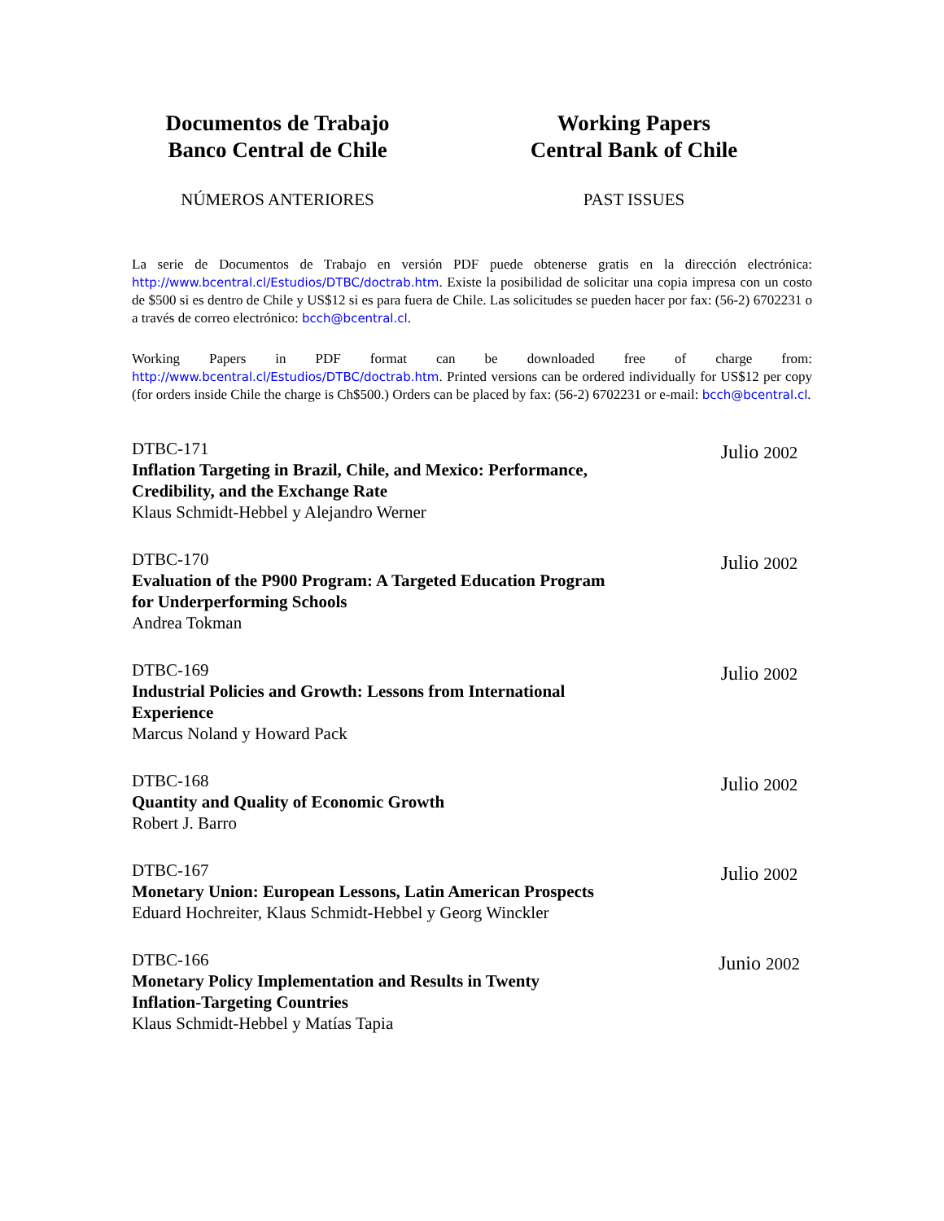Documentos de Trabajo
Banco Central de Chile
NÚMEROS ANTERIORES
Working Papers
Central Bank of Chile
PAST ISSUES
La serie de Documentos de Trabajo en versión PDF puede obtenerse gratis en la dirección electrónica: http://www.bcentral.cl/Estudios/DTBC/doctrab.htm. Existe la posibilidad de solicitar una copia impresa con un costo de $500 si es dentro de Chile y US$12 si es para fuera de Chile. Las solicitudes se pueden hacer por fax: (56-2) 6702231 o a través de correo electrónico: bcch@bcentral.cl.
Working Papers in PDF format can be downloaded free of charge from: http://www.bcentral.cl/Estudios/DTBC/doctrab.htm. Printed versions can be ordered individually for US$12 per copy (for orders inside Chile the charge is Ch$500.) Orders can be placed by fax: (56-2) 6702231 or e-mail: bcch@bcentral.cl.
DTBC-171
Inflation Targeting in Brazil, Chile, and Mexico: Performance,
Credibility, and the Exchange Rate
Klaus Schmidt-Hebbel y Alejandro Werner
Julio 2002
DTBC-170
Evaluation of the P900 Program: A Targeted Education Program
for Underperforming Schools
Andrea Tokman
Julio 2002
DTBC-169
Industrial Policies and Growth: Lessons from International
Experience
Marcus Noland y Howard Pack
Julio 2002
DTBC-168
Quantity and Quality of Economic Growth
Robert J. Barro
Julio 2002
DTBC-167
Monetary Union: European Lessons, Latin American Prospects
Eduard Hochreiter, Klaus Schmidt-Hebbel y Georg Winckler
Julio 2002
DTBC-166
Monetary Policy Implementation and Results in Twenty
Inflation-Targeting Countries
Klaus Schmidt-Hebbel y Matías Tapia
Junio 2002